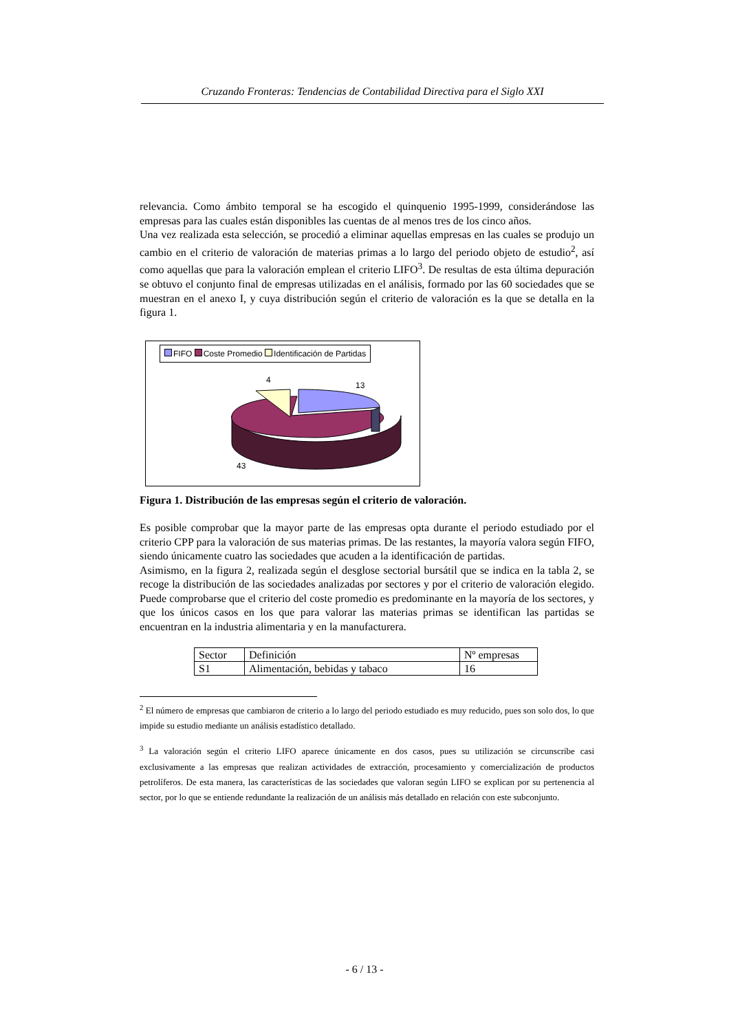Cruzando Fronteras: Tendencias de Contabilidad Directiva para el Siglo XXI
relevancia. Como ámbito temporal se ha escogido el quinquenio 1995-1999, considerándose las empresas para las cuales están disponibles las cuentas de al menos tres de los cinco años.
Una vez realizada esta selección, se procedió a eliminar aquellas empresas en las cuales se produjo un cambio en el criterio de valoración de materias primas a lo largo del periodo objeto de estudio<sup>2</sup>, así como aquellas que para la valoración emplean el criterio LIFO<sup>3</sup>. De resultas de esta última depuración se obtuvo el conjunto final de empresas utilizadas en el análisis, formado por las 60 sociedades que se muestran en el anexo I, y cuya distribución según el criterio de valoración es la que se detalla en la figura 1.
FIFO Coste Promedio Identificación de Partidas
4
13
43
Figura 1. Distribución de las empresas según el criterio de valoración.
Es posible comprobar que la mayor parte de las empresas opta durante el periodo estudiado por el criterio CPP para la valoración de sus materias primas. De las restantes, la mayoría valora según FIFO, siendo únicamente cuatro las sociedades que acuden a la identificación de partidas.
Asimismo, en la figura 2, realizada según el desglose sectorial bursátil que se indica en la tabla 2, se recoge la distribución de las sociedades analizadas por sectores y por el criterio de valoración elegido. Puede comprobarse que el criterio del coste promedio es predominante en la mayoría de los sectores, y que los únicos casos en los que para valorar las materias primas se identifican las partidas se encuentran en la industria alimentaria y en la manufacturera.
| Sector | Definición | Nº empresas |
| S1 | Alimentación, bebidas y tabaco | 16 |
<sup>2</sup> El número de empresas que cambiaron de criterio a lo largo del periodo estudiado es muy reducido, pues son solo dos, lo que impide su estudio mediante un análisis estadístico detallado.
<sup>3</sup> La valoración según el criterio LIFO aparece únicamente en dos casos, pues su utilización se circunscribe casi exclusivamente a las empresas que realizan actividades de extracción, procesamiento y comercialización de productos petrolíferos. De esta manera, las características de las sociedades que valoran según LIFO se explican por su pertenencia al sector, por lo que se entiende redundante la realización de un análisis más detallado en relación con este subconjunto.
- 6 / 13 -